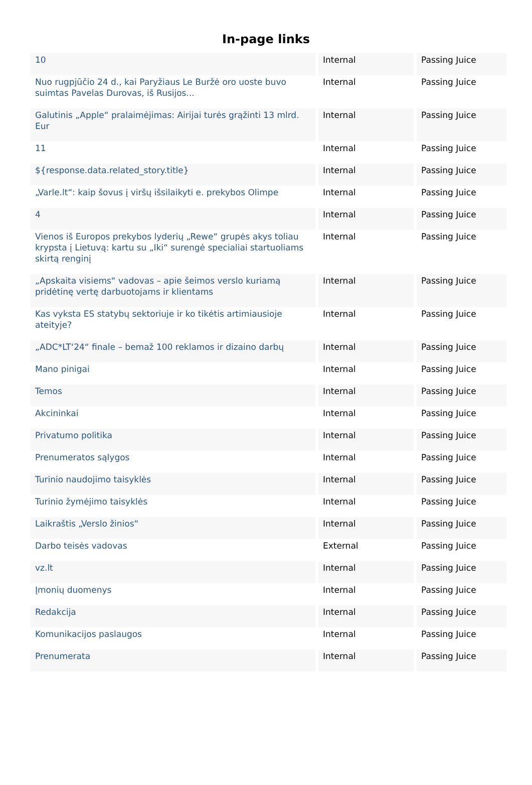In-page links
| 10 | Internal | Passing Juice |
| Nuo rugpjūčio 24 d., kai Paryžiaus Le Buržė oro uoste buvo suimtas Pavelas Durovas, iš Rusijos... | Internal | Passing Juice |
| Galutinis „Apple“ pralaimėjimas: Airijai turės grąžinti 13 mlrd. Eur | Internal | Passing Juice |
| 11 | Internal | Passing Juice |
| ${response.data.related_story.title} | Internal | Passing Juice |
| „Varle.lt“: kaip šovus į viršų išsilaikyti e. prekybos Olimpe | Internal | Passing Juice |
| 4 | Internal | Passing Juice |
| Vienos iš Europos prekybos lyderių „Rewe“ grupės akys toliau krypsta į Lietuvą: kartu su „Iki“ surengė specialiai startuoliams skirtą renginį | Internal | Passing Juice |
| „Apskaita visiems“ vadovas – apie šeimos verslo kuriamą pridėtinę vertę darbuotojams ir klientams | Internal | Passing Juice |
| Kas vyksta ES statybų sektoriuje ir ko tikėtis artimiausioje ateityje? | Internal | Passing Juice |
| „ADC*LT‘24“ finale – bemaž 100 reklamos ir dizaino darbų | Internal | Passing Juice |
| Mano pinigai | Internal | Passing Juice |
| Temos | Internal | Passing Juice |
| Akcininkai | Internal | Passing Juice |
| Privatumo politika | Internal | Passing Juice |
| Prenumeratos sąlygos | Internal | Passing Juice |
| Turinio naudojimo taisyklės | Internal | Passing Juice |
| Turinio žymėjimo taisyklės | Internal | Passing Juice |
| Laikraštis „Verslo žinios“ | Internal | Passing Juice |
| Darbo teisės vadovas | External | Passing Juice |
| vz.lt | Internal | Passing Juice |
| Įmonių duomenys | Internal | Passing Juice |
| Redakcija | Internal | Passing Juice |
| Komunikacijos paslaugos | Internal | Passing Juice |
| Prenumerata | Internal | Passing Juice |